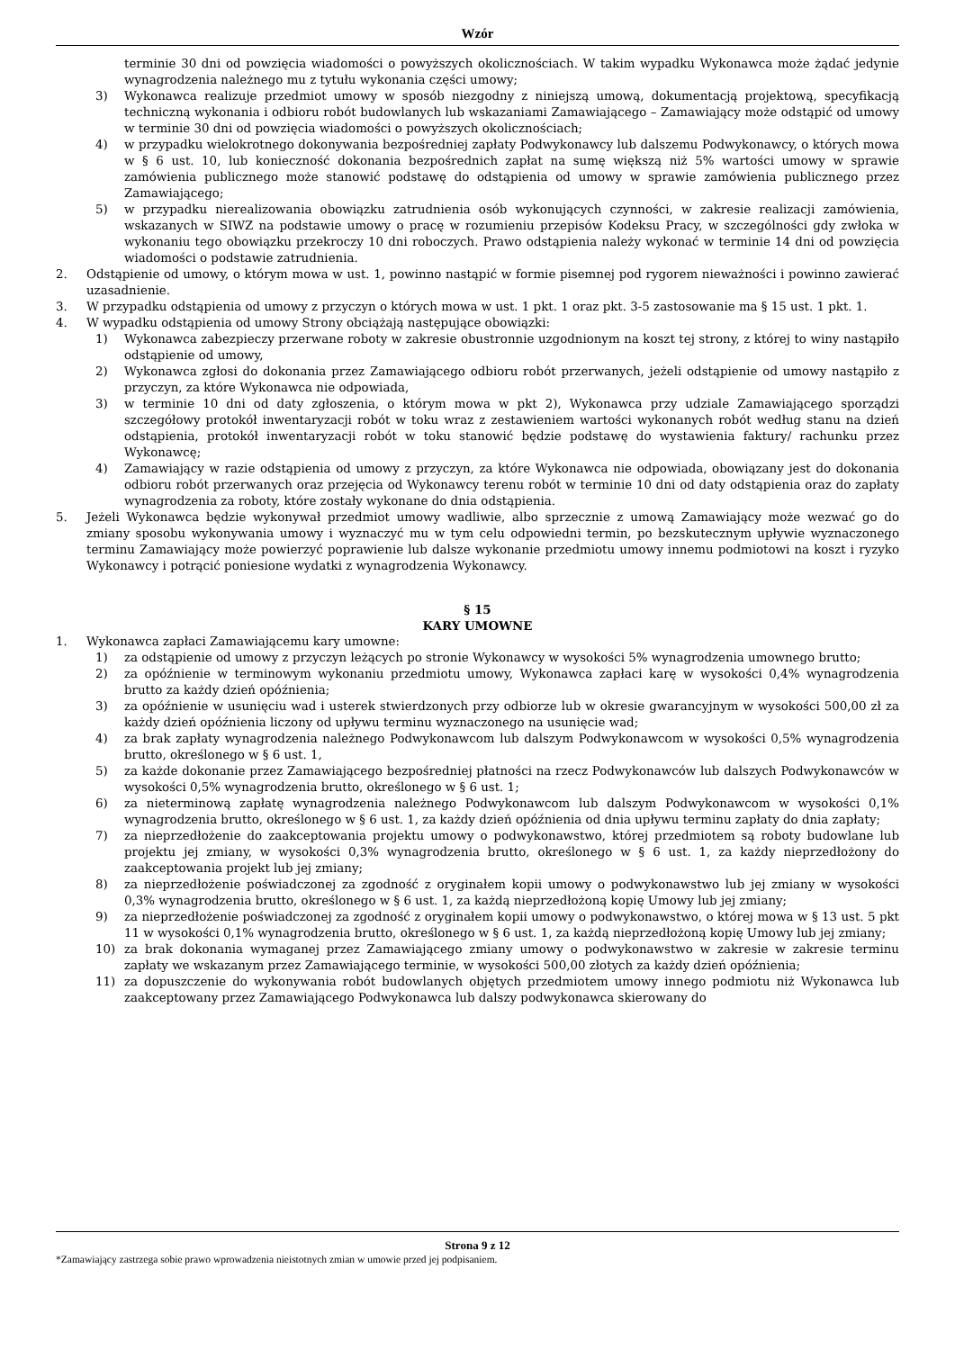Wzór
terminie 30 dni od powzięcia wiadomości o powyższych okolicznościach. W takim wypadku Wykonawca może żądać jedynie wynagrodzenia należnego mu z tytułu wykonania części umowy;
3) Wykonawca realizuje przedmiot umowy w sposób niezgodny z niniejszą umową, dokumentacją projektową, specyfikacją techniczną wykonania i odbioru robót budowlanych lub wskazaniami Zamawiającego – Zamawiający może odstąpić od umowy w terminie 30 dni od powzięcia wiadomości o powyższych okolicznościach;
4) w przypadku wielokrotnego dokonywania bezpośredniej zapłaty Podwykonawcy lub dalszemu Podwykonawcy, o których mowa w § 6 ust. 10, lub konieczność dokonania bezpośrednich zapłat na sumę większą niż 5% wartości umowy w sprawie zamówienia publicznego może stanowić podstawę do odstąpienia od umowy w sprawie zamówienia publicznego przez Zamawiającego;
5) w przypadku nierealizowania obowiązku zatrudnienia osób wykonujących czynności, w zakresie realizacji zamówienia, wskazanych w SIWZ na podstawie umowy o pracę w rozumieniu przepisów Kodeksu Pracy, w szczególności gdy zwłoka w wykonaniu tego obowiązku przekroczy 10 dni roboczych. Prawo odstąpienia należy wykonać w terminie 14 dni od powzięcia wiadomości o podstawie zatrudnienia.
2. Odstąpienie od umowy, o którym mowa w ust. 1, powinno nastąpić w formie pisemnej pod rygorem nieważności i powinno zawierać uzasadnienie.
3. W przypadku odstąpienia od umowy z przyczyn o których mowa w ust. 1 pkt. 1 oraz pkt. 3-5 zastosowanie ma § 15 ust. 1 pkt. 1.
4. W wypadku odstąpienia od umowy Strony obciążają następujące obowiązki:
1) Wykonawca zabezpieczy przerwane roboty w zakresie obustronnie uzgodnionym na koszt tej strony, z której to winy nastąpiło odstąpienie od umowy,
2) Wykonawca zgłosi do dokonania przez Zamawiającego odbioru robót przerwanych, jeżeli odstąpienie od umowy nastąpiło z przyczyn, za które Wykonawca nie odpowiada,
3) w terminie 10 dni od daty zgłoszenia, o którym mowa w pkt 2), Wykonawca przy udziale Zamawiającego sporządzi szczegółowy protokół inwentaryzacji robót w toku wraz z zestawieniem wartości wykonanych robót według stanu na dzień odstąpienia, protokół inwentaryzacji robót w toku stanowić będzie podstawę do wystawienia faktury/ rachunku przez Wykonawcę;
4) Zamawiający w razie odstąpienia od umowy z przyczyn, za które Wykonawca nie odpowiada, obowiązany jest do dokonania odbioru robót przerwanych oraz przejęcia od Wykonawcy terenu robót w terminie 10 dni od daty odstąpienia oraz do zapłaty wynagrodzenia za roboty, które zostały wykonane do dnia odstąpienia.
5. Jeżeli Wykonawca będzie wykonywał przedmiot umowy wadliwie, albo sprzecznie z umową Zamawiający może wezwać go do zmiany sposobu wykonywania umowy i wyznaczyć mu w tym celu odpowiedni termin, po bezskutecznym upływie wyznaczonego terminu Zamawiający może powierzyć poprawienie lub dalsze wykonanie przedmiotu umowy innemu podmiotowi na koszt i ryzyko Wykonawcy i potrącić poniesione wydatki z wynagrodzenia Wykonawcy.
§ 15
KARY UMOWNE
1. Wykonawca zapłaci Zamawiającemu kary umowne:
1) za odstąpienie od umowy z przyczyn leżących po stronie Wykonawcy w wysokości 5% wynagrodzenia umownego brutto;
2) za opóźnienie w terminowym wykonaniu przedmiotu umowy, Wykonawca zapłaci karę w wysokości 0,4% wynagrodzenia brutto za każdy dzień opóźnienia;
3) za opóźnienie w usunięciu wad i usterek stwierdzonych przy odbiorze lub w okresie gwarancyjnym w wysokości 500,00 zł za każdy dzień opóźnienia liczony od upływu terminu wyznaczonego na usunięcie wad;
4) za brak zapłaty wynagrodzenia należnego Podwykonawcom lub dalszym Podwykonawcom w wysokości 0,5% wynagrodzenia brutto, określonego w § 6 ust. 1,
5) za każde dokonanie przez Zamawiającego bezpośredniej płatności na rzecz Podwykonawców lub dalszych Podwykonawców w wysokości 0,5% wynagrodzenia brutto, określonego w § 6 ust. 1;
6) za nieterminową zapłatę wynagrodzenia należnego Podwykonawcom lub dalszym Podwykonawcom w wysokości 0,1% wynagrodzenia brutto, określonego w § 6 ust. 1, za każdy dzień opóźnienia od dnia upływu terminu zapłaty do dnia zapłaty;
7) za nieprzedłożenie do zaakceptowania projektu umowy o podwykonawstwo, której przedmiotem są roboty budowlane lub projektu jej zmiany, w wysokości 0,3% wynagrodzenia brutto, określonego w § 6 ust. 1, za każdy nieprzedłożony do zaakceptowania projekt lub jej zmiany;
8) za nieprzedłożenie poświadczonej za zgodność z oryginałem kopii umowy o podwykonawstwo lub jej zmiany w wysokości 0,3% wynagrodzenia brutto, określonego w § 6 ust. 1, za każdą nieprzedłożoną kopię Umowy lub jej zmiany;
9) za nieprzedłożenie poświadczonej za zgodność z oryginałem kopii umowy o podwykonawstwo, o której mowa w § 13 ust. 5 pkt 11 w wysokości 0,1% wynagrodzenia brutto, określonego w § 6 ust. 1, za każdą nieprzedłożoną kopię Umowy lub jej zmiany;
10) za brak dokonania wymaganej przez Zamawiającego zmiany umowy o podwykonawstwo w zakresie w zakresie terminu zapłaty we wskazanym przez Zamawiającego terminie, w wysokości 500,00 złotych za każdy dzień opóźnienia;
11) za dopuszczenie do wykonywania robót budowlanych objętych przedmiotem umowy innego podmiotu niż Wykonawca lub zaakceptowany przez Zamawiającego Podwykonawca lub dalszy podwykonawca skierowany do
Strona 9 z 12
*Zamawiający zastrzega sobie prawo wprowadzenia nieistotnych zmian w umowie przed jej podpisaniem.